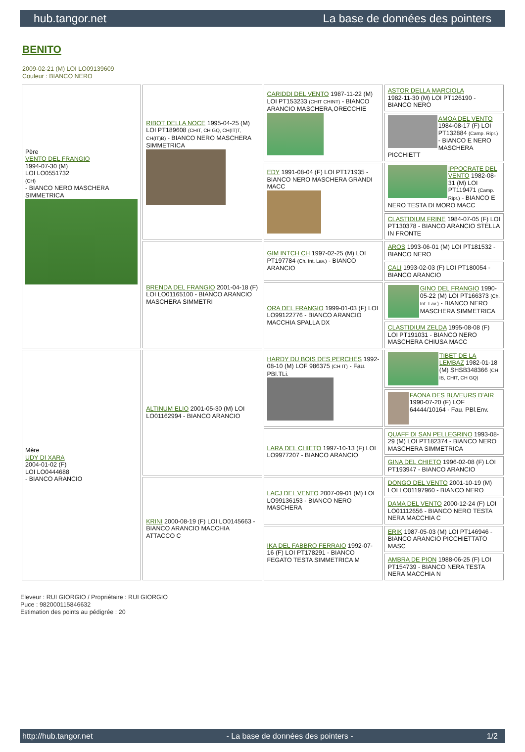hub.tangor.net La base de données des pointers
BENITO
2009-02-21 (M) LOI LO09139609
Couleur : BIANCO NERO
| Père VENTO DEL FRANGIO 1994-07-30 (M) LOI LO0551732 (CH) - BIANCO NERO MASCHERA SIMMETRICA | RIBOT DELLA NOCE 1995-04-25 (M) LOI PT189608 (CHIT, CH GQ, CH(IT)T, CH(IT)B) - BIANCO NERO MASCHERA SIMMETRICA | CARIDDI DEL VENTO 1987-11-22 (M) LOI PT153233 (CHIT CHINT) - BIANCO ARANCIO MASCHERA,ORECCHIE | ASTOR DELLA MARCIOLA 1982-11-30 (M) LOI PT126190 - BIANCO NERO |
| | | | AMOA DEL VENTO 1984-08-17 (F) LOI PT132884 (Camp. Ripr.) - BIANCO E NERO MASCHERA PICCHIETT |
| | | EDY 1991-08-04 (F) LOI PT171935 - BIANCO NERO MASCHERA GRANDI MACC | IPPOCRATE DEL VENTO 1982-08-31 (M) LOI PT119471 (Camp. Ripr.) - BIANCO E NERO TESTA DI MORO MACC |
| | | | CLASTIDIUM FRINE 1984-07-05 (F) LOI PT130378 - BIANCO ARANCIO STELLA IN FRONTE |
| | BRENDA DEL FRANGIO 2001-04-18 (F) LOI LO01165100 - BIANCO ARANCIO MASCHERA SIMMETRI | GIM INTCH CH 1997-02-25 (M) LOI PT197784 (Ch. Int. Lav.) - BIANCO ARANCIO | AROS 1993-06-01 (M) LOI PT181532 - BIANCO NERO |
| | | | CALI 1993-02-03 (F) LOI PT180054 - BIANCO ARANCIO |
| | | ORA DEL FRANGIO 1999-01-03 (F) LOI LO99122776 - BIANCO ARANCIO MACCHIA SPALLA DX | GINO DEL FRANGIO 1990-05-22 (M) LOI PT166373 (Ch. Int. Lav.) - BIANCO NERO MASCHERA SIMMETRICA |
| | | | CLASTIDIUM ZELDA 1995-08-08 (F) LOI PT191031 - BIANCO NERO MASCHERA CHIUSA MACC |
| Mère UDY DI XARA 2004-01-02 (F) LOI LO0444688 - BIANCO ARANCIO | ALTINUM ELIO 2001-05-30 (M) LOI LO01162994 - BIANCO ARANCIO | HARDY DU BOIS DES PERCHES 1992-08-10 (M) LOF 986375 (CH IT) - Fau. PBl.TLi. | TIBET DE LA LEMBAZ 1982-01-18 (M) SHSB348366 (CH IB, CHIT, CH GQ) |
| | | | FAONA DES BUVEURS D'AIR 1990-07-20 (F) LOF 64444/10164 - Fau. PBl.Env. |
| | | LARA DEL CHIETO 1997-10-13 (F) LOI LO9977207 - BIANCO ARANCIO | QUAFF DI SAN PELLEGRINO 1993-08-29 (M) LOI PT182374 - BIANCO NERO MASCHERA SIMMETRICA |
| | | | GINA DEL CHIETO 1996-02-08 (F) LOI PT193947 - BIANCO ARANCIO |
| | KRINI 2000-08-19 (F) LOI LO0145663 - BIANCO ARANCIO MACCHIA ATTACCO C | LACJ DEL VENTO 2007-09-01 (M) LOI LO99136153 - BIANCO NERO MASCHERA | DONGO DEL VENTO 2001-10-19 (M) LOI LO01197960 - BIANCO NERO |
| | | | DAMA DEL VENTO 2000-12-24 (F) LOI LO01112656 - BIANCO NERO TESTA NERA MACCHIA C |
| | | IKA DEL FABBRO FERRAIO 1992-07-16 (F) LOI PT178291 - BIANCO FEGATO TESTA SIMMETRICA M | ERIK 1987-05-03 (M) LOI PT146946 - BIANCO ARANCIO PICCHIETTATO MASC |
| | | | AMBRA DE PION 1988-06-25 (F) LOI PT154739 - BIANCO NERA TESTA NERA MACCHIA N |
Eleveur : RUI GIORGIO / Propriétaire : RUI GIORGIO
Puce : 982000115846632
Estimation des points au pédigrée : 20
http://hub.tangor.net - La base de données des pointers - 1/2